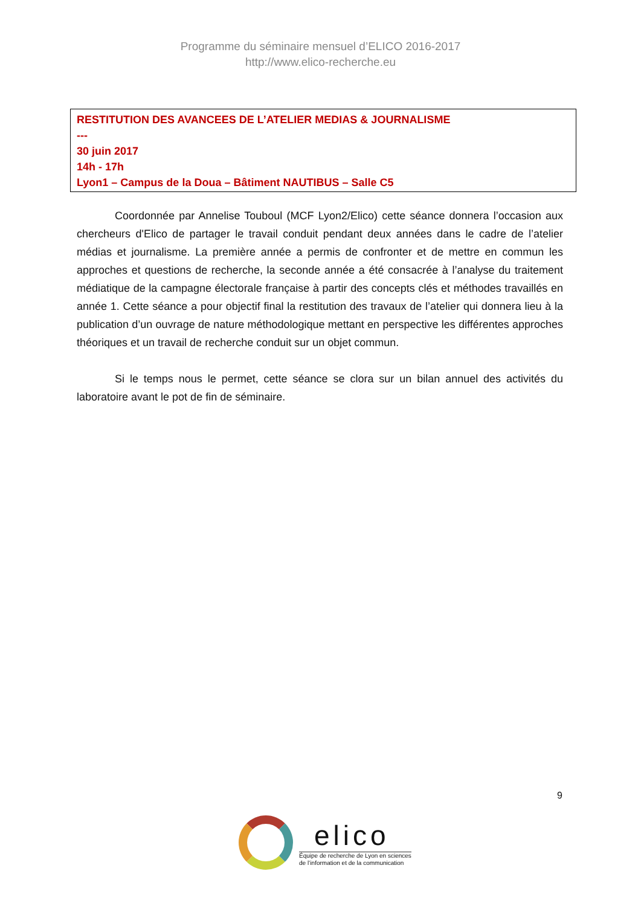Programme du séminaire mensuel d’ELICO 2016-2017
http://www.elico-recherche.eu
RESTITUTION DES AVANCEES DE L’ATELIER MEDIAS & JOURNALISME
---
30 juin 2017
14h - 17h
Lyon1 – Campus de la Doua – Bâtiment NAUTIBUS – Salle C5
Coordonnée par Annelise Touboul (MCF Lyon2/Elico) cette séance donnera l’occasion aux chercheurs d'Elico de partager le travail conduit pendant deux années dans le cadre de l’atelier médias et journalisme. La première année a permis de confronter et de mettre en commun les approches et questions de recherche, la seconde année a été consacrée à l’analyse du traitement médiatique de la campagne électorale française à partir des concepts clés et méthodes travaillés en année 1. Cette séance a pour objectif final la restitution des travaux de l’atelier qui donnera lieu à la publication d’un ouvrage de nature méthodologique mettant en perspective les différentes approches théoriques et un travail de recherche conduit sur un objet commun.
Si le temps nous le permet, cette séance se clora sur un bilan annuel des activités du laboratoire avant le pot de fin de séminaire.
9
elico
Équipe de recherche de Lyon en sciences
de l’information et de la communication